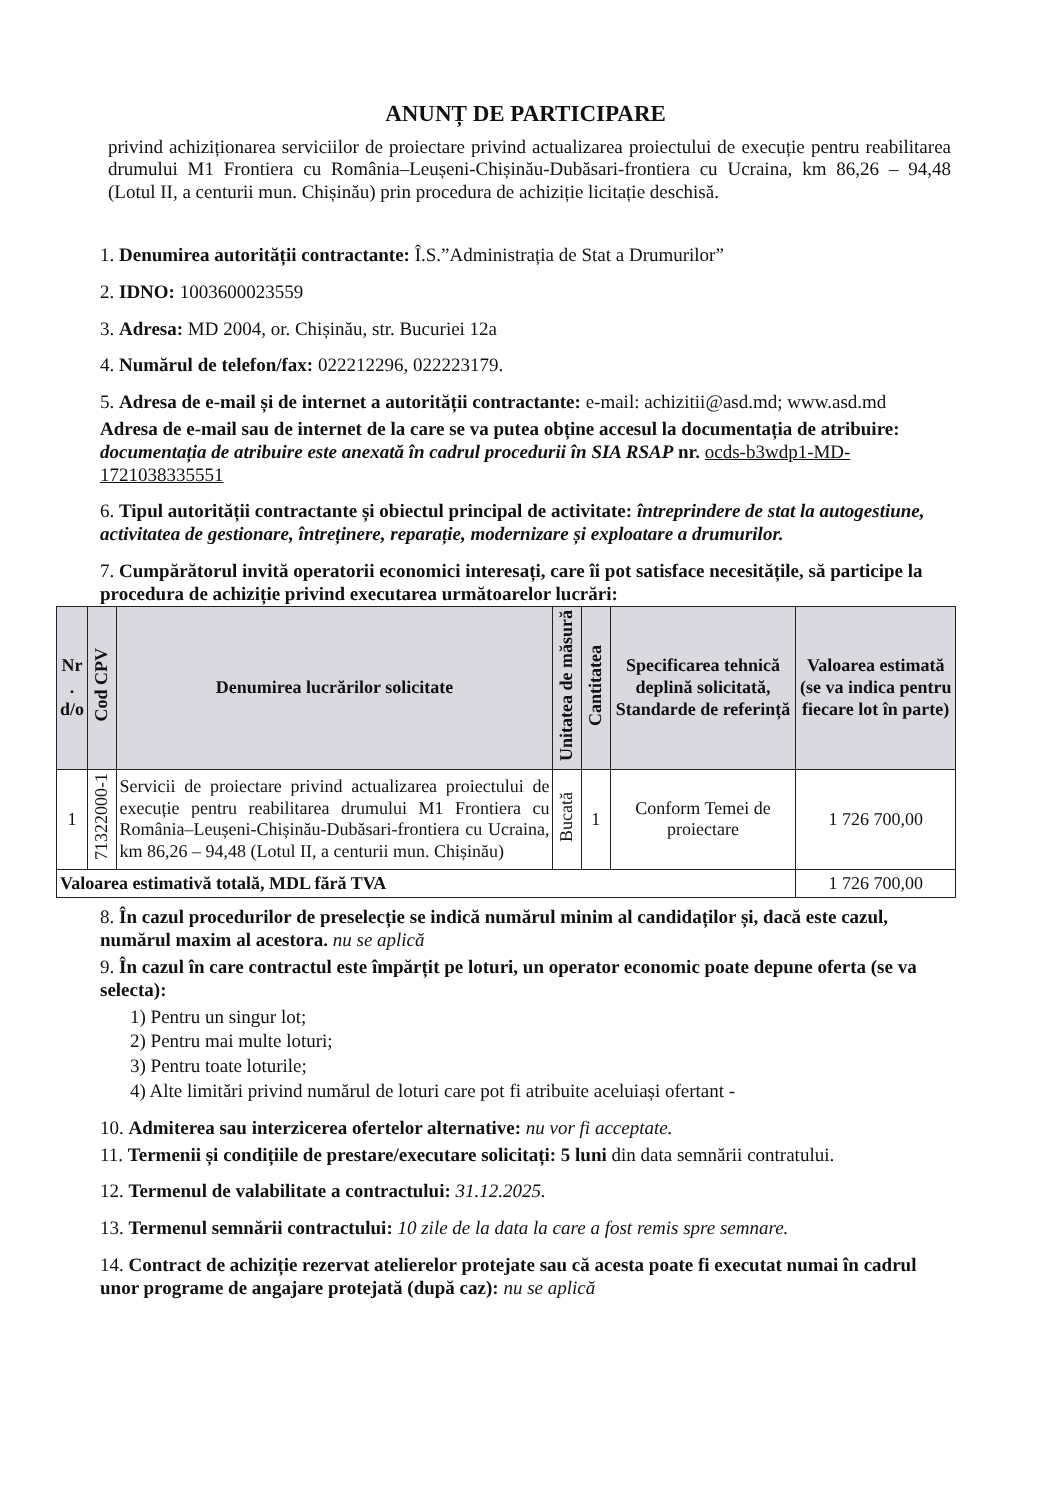ANUNȚ DE PARTICIPARE
privind achiziționarea serviciilor de proiectare privind actualizarea proiectului de execuție pentru reabilitarea drumului M1 Frontiera cu România–Leușeni-Chișinău-Dubăsari-frontiera cu Ucraina, km 86,26 – 94,48 (Lotul II, a centurii mun. Chișinău) prin procedura de achiziție licitație deschisă.
1. Denumirea autorității contractante: Î.S.”Administrația de Stat a Drumurilor”
2. IDNO: 1003600023559
3. Adresa: MD 2004, or. Chișinău, str. Bucuriei 12a
4. Numărul de telefon/fax: 022212296, 022223179.
5. Adresa de e-mail și de internet a autorității contractante: e-mail: achizitii@asd.md; www.asd.md
Adresa de e-mail sau de internet de la care se va putea obține accesul la documentația de atribuire: documentația de atribuire este anexată în cadrul procedurii în SIA RSAP nr. ocds-b3wdp1-MD-1721038335551
6. Tipul autorității contractante și obiectul principal de activitate: întreprindere de stat la autogestiune, activitatea de gestionare, întreținere, reparație, modernizare și exploatare a drumurilor.
7. Cumpărătorul invită operatorii economici interesați, care îi pot satisface necesitățile, să participe la procedura de achiziție privind executarea următoarelor lucrări:
| Nr . d/o | Cod CPV | Denumirea lucrărilor solicitate | Unitatea de măsură | Cantitatea | Specificarea tehnică deplină solicitată, Standarde de referință | Valoarea estimată (se va indica pentru fiecare lot în parte) |
| --- | --- | --- | --- | --- | --- | --- |
| 1 | 71322000-1 | Servicii de proiectare privind actualizarea proiectului de execuție pentru reabilitarea drumului M1 Frontiera cu România–Leușeni-Chișinău-Dubăsari-frontiera cu Ucraina, km 86,26 – 94,48 (Lotul II, a centurii mun. Chișinău) | Bucată | 1 | Conform Temei de proiectare | 1 726 700,00 |
| Valoarea estimativă totală, MDL fără TVA | | | | | | 1 726 700,00 |
8. În cazul procedurilor de preselecție se indică numărul minim al candidaților și, dacă este cazul, numărul maxim al acestora. nu se aplică
9. În cazul în care contractul este împărțit pe loturi, un operator economic poate depune oferta (se va selecta):
1) Pentru un singur lot;
2) Pentru mai multe loturi;
3) Pentru toate loturile;
4) Alte limitări privind numărul de loturi care pot fi atribuite aceluiași ofertant -
10. Admiterea sau interzicerea ofertelor alternative: nu vor fi acceptate.
11. Termenii și condițiile de prestare/executare solicitați: 5 luni din data semnării contratului.
12. Termenul de valabilitate a contractului: 31.12.2025.
13. Termenul semnării contractului: 10 zile de la data la care a fost remis spre semnare.
14. Contract de achiziție rezervat atelierelor protejate sau că acesta poate fi executat numai în cadrul unor programe de angajare protejată (după caz): nu se aplică